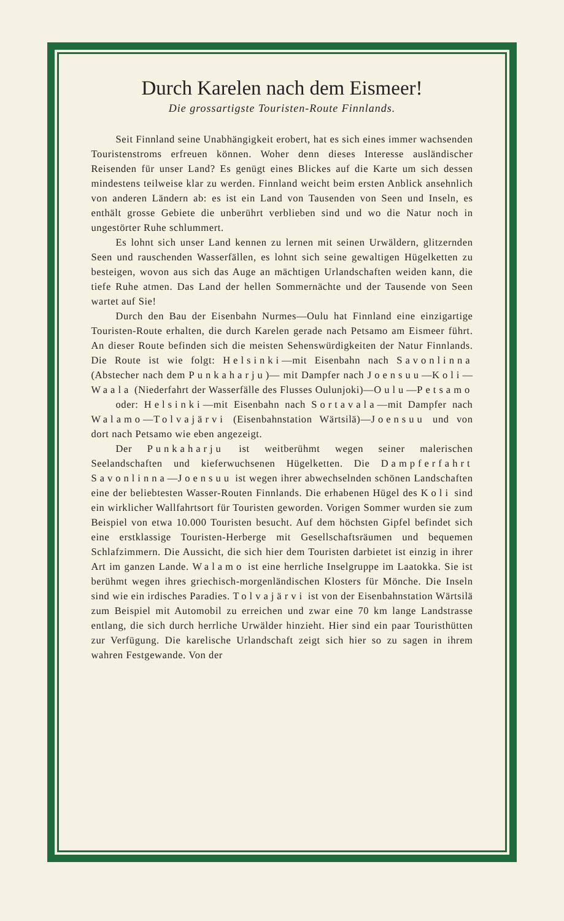Durch Karelen nach dem Eismeer!
Die grossartigste Touristen-Route Finnlands.
Seit Finnland seine Unabhängigkeit erobert, hat es sich eines immer wachsenden Touristenstroms erfreuen können. Woher denn dieses Interesse ausländischer Reisenden für unser Land? Es genügt eines Blickes auf die Karte um sich dessen mindestens teilweise klar zu werden. Finnland weicht beim ersten Anblick ansehnlich von anderen Ländern ab: es ist ein Land von Tausenden von Seen und Inseln, es enthält grosse Gebiete die unberührt verblieben sind und wo die Natur noch in ungestörter Ruhe schlummert.
Es lohnt sich unser Land kennen zu lernen mit seinen Urwäldern, glitzernden Seen und rauschenden Wasserfällen, es lohnt sich seine gewaltigen Hügelketten zu besteigen, wovon aus sich das Auge an mächtigen Urlandschaften weiden kann, die tiefe Ruhe atmen. Das Land der hellen Sommernächte und der Tausende von Seen wartet auf Sie!
Durch den Bau der Eisenbahn Nurmes—Oulu hat Finnland eine einzigartige Touristen-Route erhalten, die durch Karelen gerade nach Petsamo am Eismeer führt. An dieser Route befinden sich die meisten Sehenswürdigkeiten der Natur Finnlands. Die Route ist wie folgt: Helsinki—mit Eisenbahn nach Savonlinna (Abstecher nach dem Punkaharju)— mit Dampfer nach Joensuu—Koli—Waala (Niederfahrt der Wasserfälle des Flusses Oulunjoki)—Oulu—Petsamo
oder: Helsinki—mit Eisenbahn nach Sortavala—mit Dampfer nach Walamo—Tolvajärvi (Eisenbahnstation Wärtsilä)—Joensuu und von dort nach Petsamo wie eben angezeigt.
Der Punkaharju ist weitberühmt wegen seiner malerischen Seelandschaften und kieferwuchsenen Hügelketten. Die Dampferfahrt Savonlinna—Joensuu ist wegen ihrer abwechselnden schönen Landschaften eine der beliebtesten Wasser-Routen Finnlands. Die erhabenen Hügel des Koli sind ein wirklicher Wallfahrtsort für Touristen geworden. Vorigen Sommer wurden sie zum Beispiel von etwa 10.000 Touristen besucht. Auf dem höchsten Gipfel befindet sich eine erstklassige Touristen-Herberge mit Gesellschaftsräumen und bequemen Schlafzimmern. Die Aussicht, die sich hier dem Touristen darbietet ist einzig in ihrer Art im ganzen Lande. Walamo ist eine herrliche Inselgruppe im Laatokka. Sie ist berühmt wegen ihres griechisch-morgenländischen Klosters für Mönche. Die Inseln sind wie ein irdisches Paradies. Tolvajärvi ist von der Eisenbahnstation Wärtsilä zum Beispiel mit Automobil zu erreichen und zwar eine 70 km lange Landstrasse entlang, die sich durch herrliche Urwälder hinzieht. Hier sind ein paar Touristhütten zur Verfügung. Die karelische Urlandschaft zeigt sich hier so zu sagen in ihrem wahren Festgewande. Von der